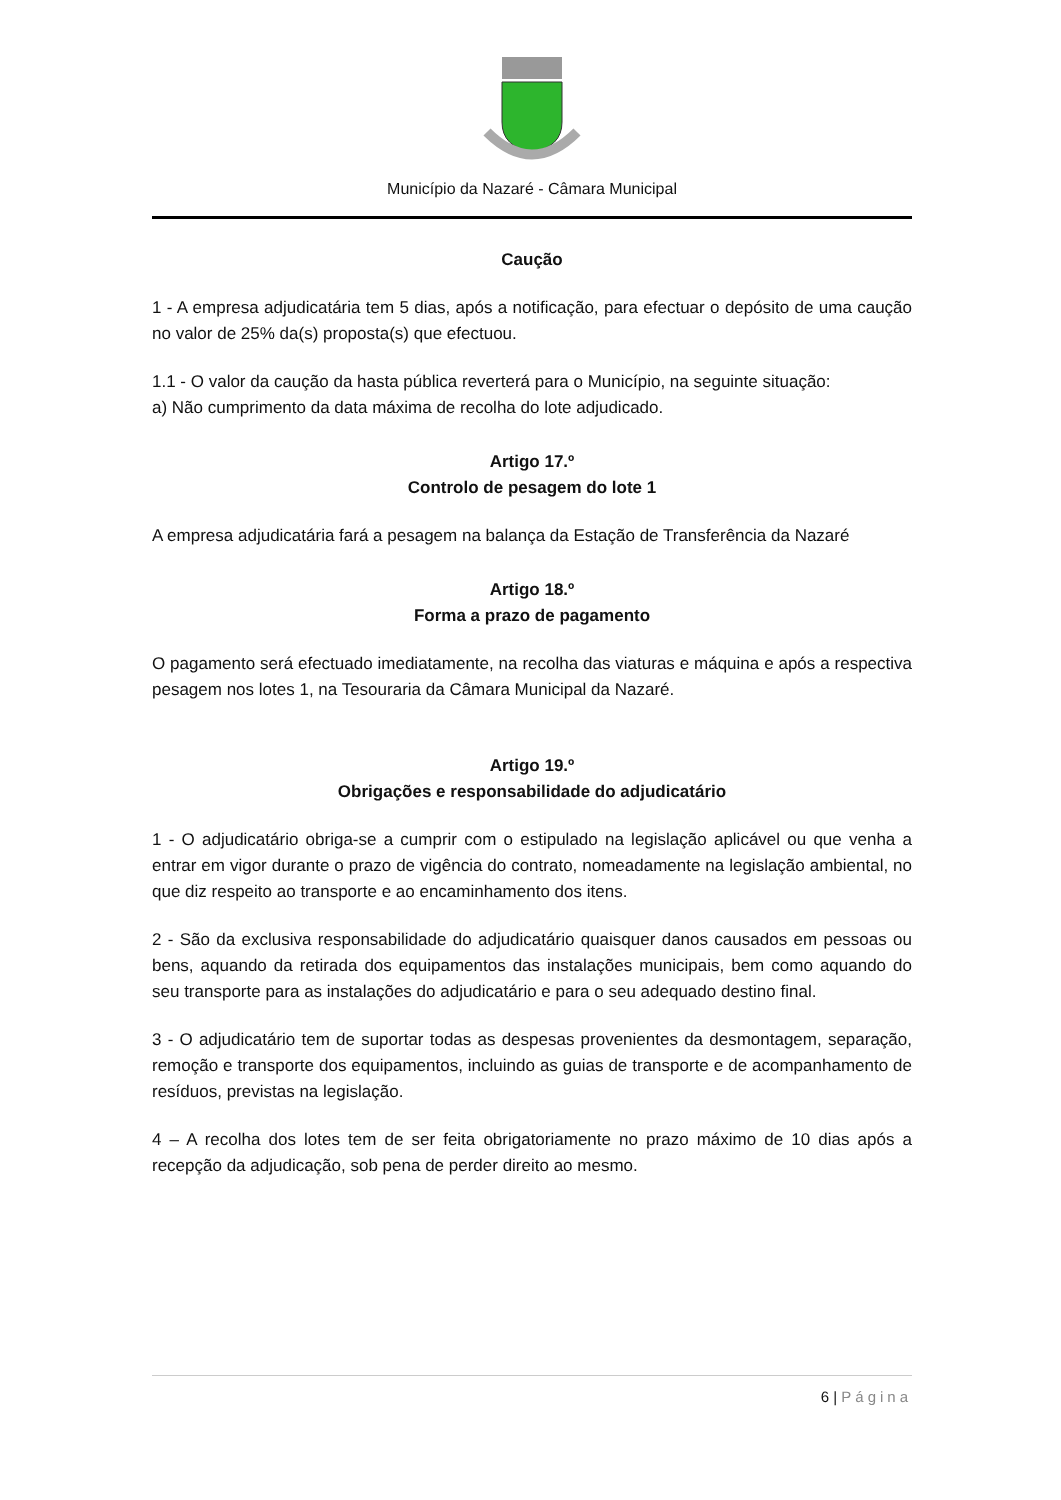Município da Nazaré - Câmara Municipal
Caução
1 - A empresa adjudicatária tem 5 dias, após a notificação, para efectuar o depósito de uma caução no valor de 25% da(s) proposta(s) que efectuou.
1.1 - O valor da caução da hasta pública reverterá para o Município, na seguinte situação:
a) Não cumprimento da data máxima de recolha do lote adjudicado.
Artigo 17.º
Controlo de pesagem do lote 1
A empresa adjudicatária fará a pesagem na balança da Estação de Transferência da Nazaré
Artigo 18.º
Forma a prazo de pagamento
O pagamento será efectuado imediatamente, na recolha das viaturas e máquina e após a respectiva pesagem nos lotes 1, na Tesouraria da Câmara Municipal da Nazaré.
Artigo 19.º
Obrigações e responsabilidade do adjudicatário
1 - O adjudicatário obriga-se a cumprir com o estipulado na legislação aplicável ou que venha a entrar em vigor durante o prazo de vigência do contrato, nomeadamente na legislação ambiental, no que diz respeito ao transporte e ao encaminhamento dos itens.
2 - São da exclusiva responsabilidade do adjudicatário quaisquer danos causados em pessoas ou bens, aquando da retirada dos equipamentos das instalações municipais, bem como aquando do seu transporte para as instalações do adjudicatário e para o seu adequado destino final.
3 - O adjudicatário tem de suportar todas as despesas provenientes da desmontagem, separação, remoção e transporte dos equipamentos, incluindo as guias de transporte e de acompanhamento de resíduos, previstas na legislação.
4 – A recolha dos lotes tem de ser feita obrigatoriamente no prazo máximo de 10 dias após a recepção da adjudicação, sob pena de perder direito ao mesmo.
6 | Página